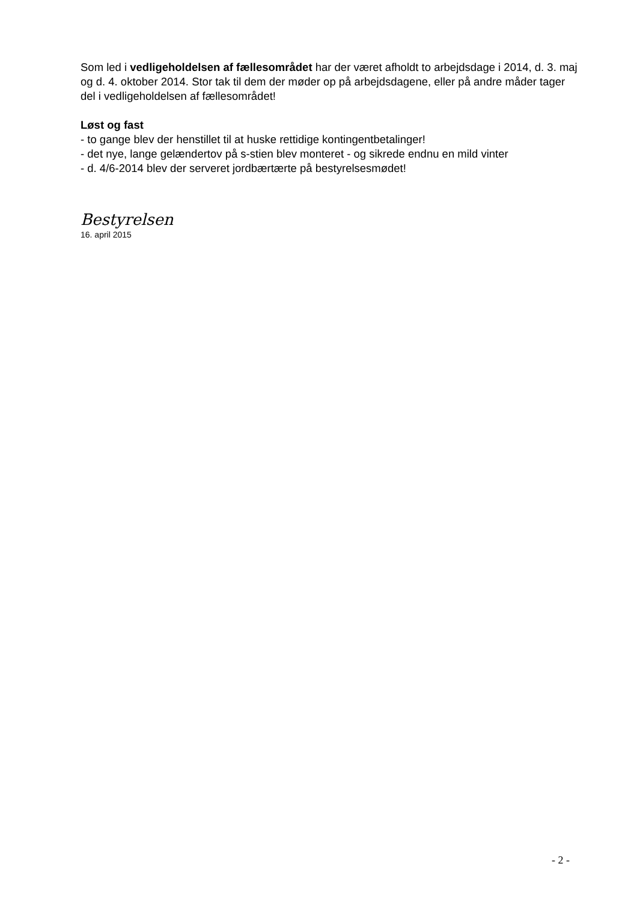Som led i vedligeholdelsen af fællesområdet har der været afholdt to arbejdsdage i 2014, d. 3. maj og d. 4. oktober 2014. Stor tak til dem der møder op på arbejdsdagene, eller på andre måder tager del i vedligeholdelsen af fællesområdet!
Løst og fast
- to gange blev der henstillet til at huske rettidige kontingentbetalinger!
- det nye, lange gelændertov på s-stien blev monteret - og sikrede endnu en mild vinter
- d. 4/6-2014 blev der serveret jordbærtærte på bestyrelsesmødet!
Bestyrelsen
16. april 2015
- 2 -